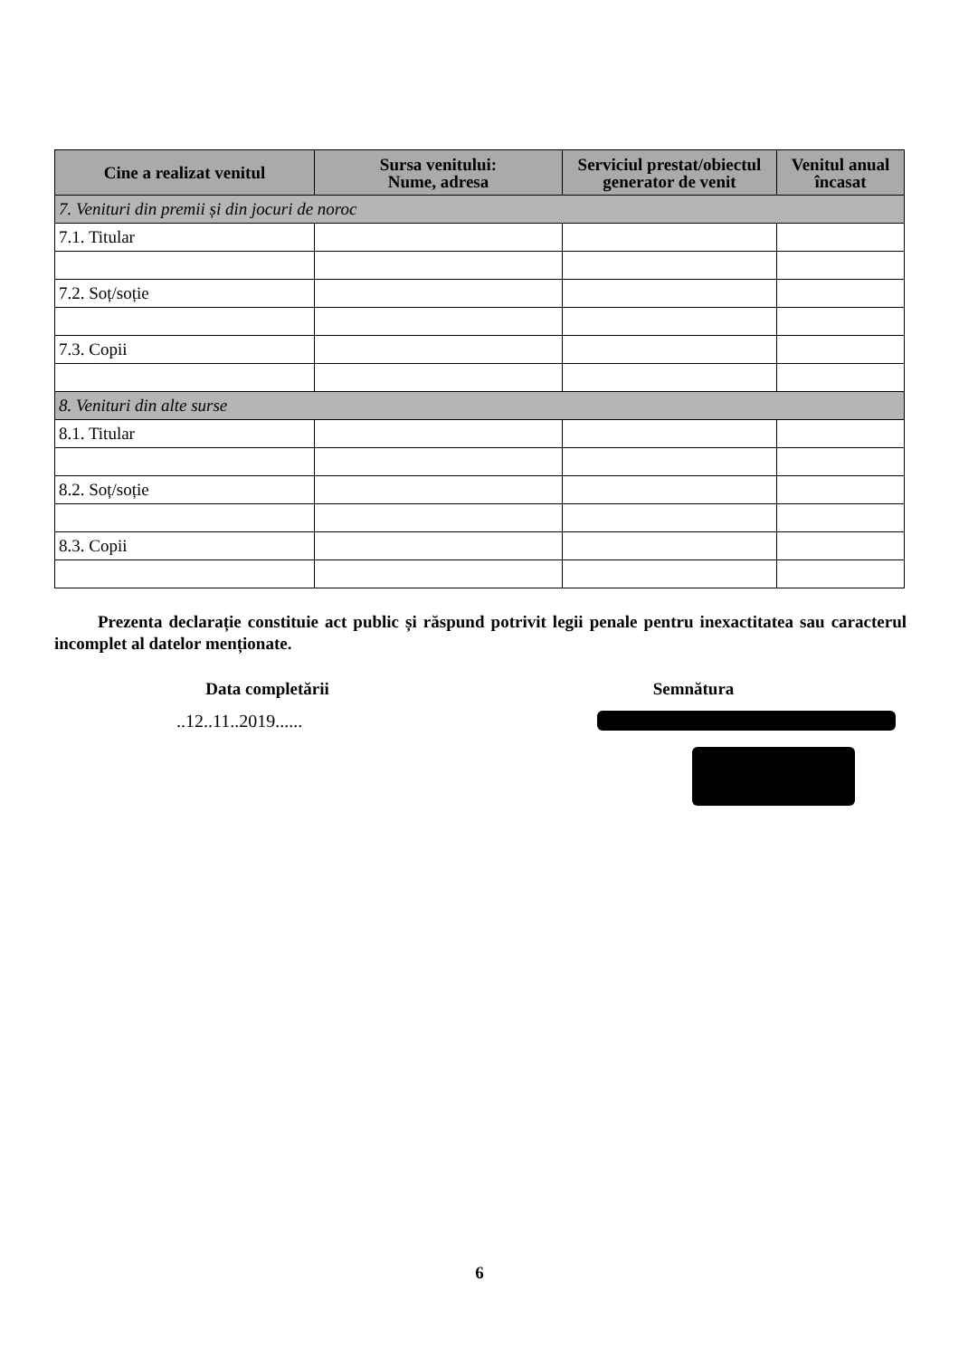| Cine a realizat venitul | Sursa venitului: Nume, adresa | Serviciul prestat/obiectul generator de venit | Venitul anual încasat |
| --- | --- | --- | --- |
| 7. Venituri din premii și din jocuri de noroc | | | |
| 7.1. Titular | | | |
| 7.2. Soț/soție | | | |
| 7.3. Copii | | | |
| 8. Venituri din alte surse | | | |
| 8.1. Titular | | | |
| 8.2. Soț/soție | | | |
| 8.3. Copii | | | |
Prezenta declarație constituie act public și răspund potrivit legii penale pentru inexactitatea sau caracterul incomplet al datelor menționate.
Data completării Semnătura
..12..11..2019......
6